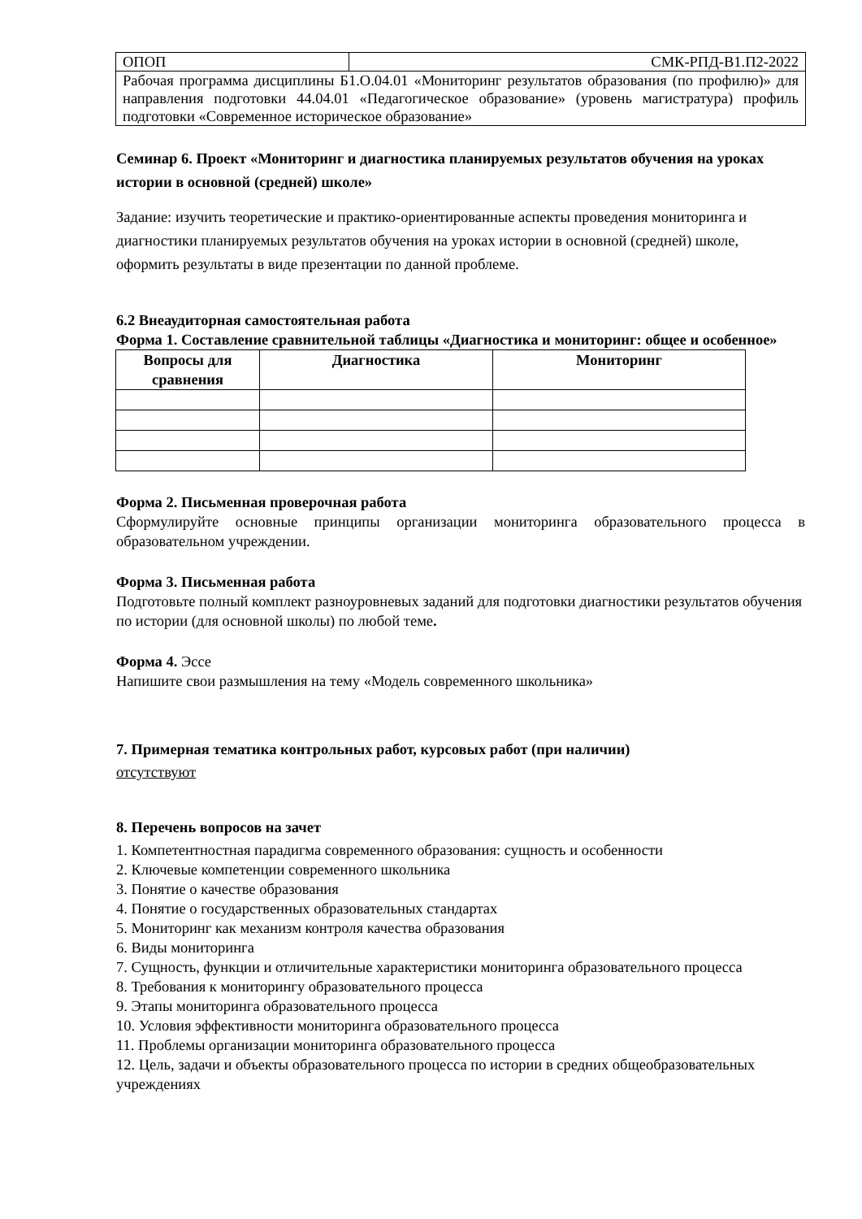| ОПОП | СМК-РПД-В1.П2-2022 |
| Рабочая программа дисциплины Б1.О.04.01 «Мониторинг результатов образования (по профилю)» для направления подготовки 44.04.01 «Педагогическое образование» (уровень магистратура) профиль подготовки «Современное историческое образование» | |
Семинар 6. Проект «Мониторинг и диагностика планируемых результатов обучения на уроках истории в основной (средней) школе»
Задание: изучить теоретические и практико-ориентированные аспекты проведения мониторинга и диагностики планируемых результатов обучения на уроках истории в основной (средней) школе, оформить результаты в виде презентации по данной проблеме.
6.2 Внеаудиторная самостоятельная работа
Форма 1. Составление сравнительной таблицы «Диагностика и мониторинг: общее и особенное»
| Вопросы для сравнения | Диагностика | Мониторинг |
| --- | --- | --- |
Форма 2. Письменная проверочная работа
Сформулируйте основные принципы организации мониторинга образовательного процесса в образовательном учреждении.
Форма 3. Письменная работа
Подготовьте полный комплект разноуровневых заданий для подготовки диагностики результатов обучения по истории (для основной школы) по любой теме.
Форма 4. Эссе
Напишите свои размышления на тему «Модель современного школьника»
7. Примерная тематика контрольных работ, курсовых работ (при наличии)
отсутствуют
8. Перечень вопросов на зачет
1. Компетентностная парадигма современного образования: сущность и особенности
2. Ключевые компетенции современного школьника
3. Понятие о качестве образования
4. Понятие о государственных образовательных стандартах
5. Мониторинг как механизм контроля качества образования
6. Виды мониторинга
7. Сущность, функции и отличительные характеристики мониторинга образовательного процесса
8. Требования к мониторингу образовательного процесса
9. Этапы мониторинга образовательного процесса
10. Условия эффективности мониторинга образовательного процесса
11. Проблемы организации мониторинга образовательного процесса
12. Цель, задачи и объекты образовательного процесса по истории в средних общеобразовательных учреждениях